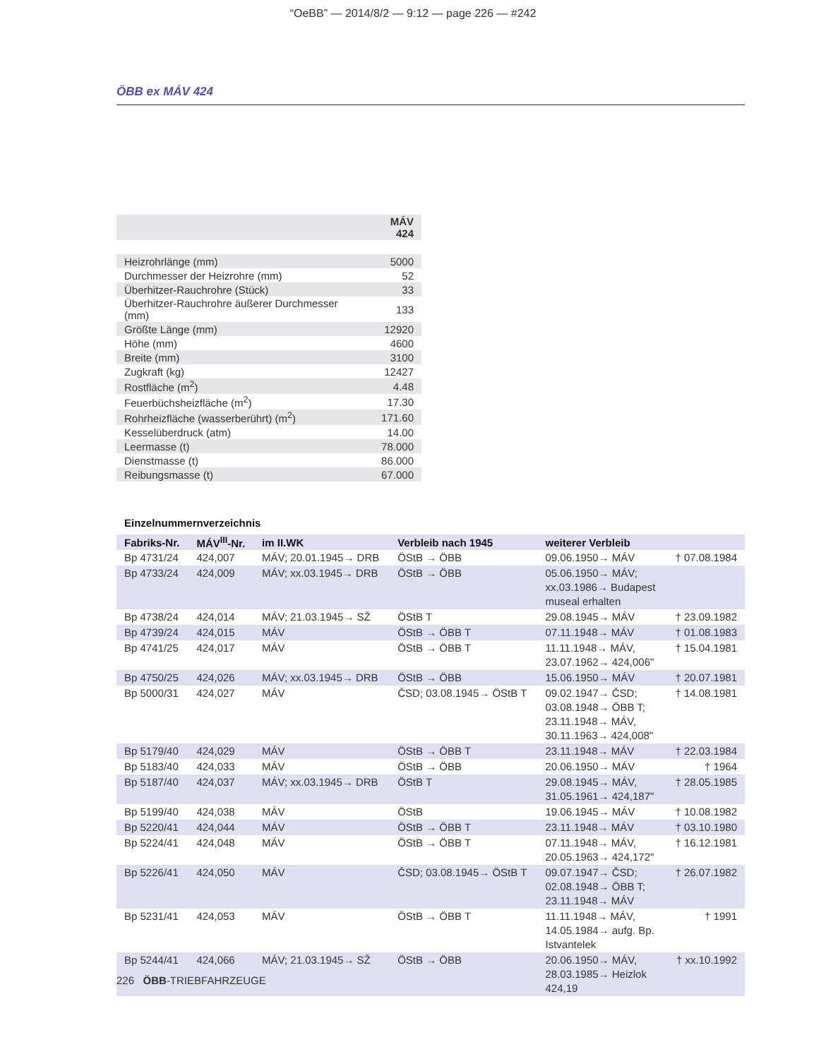“OeBB” — 2014/8/2 — 9:12 — page 226 — #242
ÖBB ex MÁV 424
| | MÁV 424 |
| Heizrohrlänge (mm) | 5000 |
| Durchmesser der Heizrohre (mm) | 52 |
| Überhitzer-Rauchrohre (Stück) | 33 |
| Überhitzer-Rauchrohre äußerer Durchmesser (mm) | 133 |
| Größte Länge (mm) | 12920 |
| Höhe (mm) | 4600 |
| Breite (mm) | 3100 |
| Zugkraft (kg) | 12427 |
| Rostfläche (m<sup>2</sup>) | 4.48 |
| Feuerbüchsheizfläche (m<sup>2</sup>) | 17.30 |
| Rohrheizfläche (wasserberührt) (m<sup>2</sup>) | 171.60 |
| Kesselüberdruck (atm) | 14.00 |
| Leermasse (t) | 78.000 |
| Dienstmasse (t) | 86.000 |
| Reibungsmasse (t) | 67.000 |
Einzelnummernverzeichnis
| Fabriks-Nr. | MÁV<sup>III</sup>-Nr. | im II.WK | Verbleib nach 1945 | weiterer Verbleib | |
| --- | --- | --- | --- | --- | --- |
| Bp 4731/24 | 424,007 | MÁV; 20.01.1945→ DRB | ÖStB → ÖBB | 09.06.1950→ MÁV | † 07.08.1984 |
| Bp 4733/24 | 424,009 | MÁV; xx.03.1945→ DRB | ÖStB → ÖBB | 05.06.1950→ MÁV; xx.03.1986→ Budapest museal erhalten | |
| Bp 4738/24 | 424,014 | MÁV; 21.03.1945→ SŽ | ÖStB T | 29.08.1945→ MÁV | † 23.09.1982 |
| Bp 4739/24 | 424,015 | MÁV | ÖStB → ÖBB T | 07.11.1948→ MÁV | † 01.08.1983 |
| Bp 4741/25 | 424,017 | MÁV | ÖStB → ÖBB T | 11.11.1948→ MÁV, 23.07.1962→ 424,006" | † 15.04.1981 |
| Bp 4750/25 | 424,026 | MÁV; xx.03.1945→ DRB | ÖStB → ÖBB | 15.06.1950→ MÁV | † 20.07.1981 |
| Bp 5000/31 | 424,027 | MÁV | ČSD; 03.08.1945→ ÖStB T | 09.02.1947→ ČSD; 03.08.1948→ ÖBB T; 23.11.1948→ MÁV, 30.11.1963→ 424,008" | † 14.08.1981 |
| Bp 5179/40 | 424,029 | MÁV | ÖStB → ÖBB T | 23.11.1948→ MÁV | † 22.03.1984 |
| Bp 5183/40 | 424,033 | MÁV | ÖStB → ÖBB | 20.06.1950→ MÁV | † 1964 |
| Bp 5187/40 | 424,037 | MÁV; xx.03.1945→ DRB | ÖStB T | 29.08.1945→ MÁV, 31.05.1961→ 424,187" | † 28.05.1985 |
| Bp 5199/40 | 424,038 | MÁV | ÖStB | 19.06.1945→ MÁV | † 10.08.1982 |
| Bp 5220/41 | 424,044 | MÁV | ÖStB → ÖBB T | 23.11.1948→ MÁV | † 03.10.1980 |
| Bp 5224/41 | 424,048 | MÁV | ÖStB → ÖBB T | 07.11.1948→ MÁV, 20.05.1963→ 424,172" | † 16.12.1981 |
| Bp 5226/41 | 424,050 | MÁV | ČSD; 03.08.1945→ ÖStB T | 09.07.1947→ ČSD; 02.08.1948→ ÖBB T; 23.11.1948→ MÁV | † 26.07.1982 |
| Bp 5231/41 | 424,053 | MÁV | ÖStB → ÖBB T | 11.11.1948→ MÁV, 14.05.1984→ aufg. Bp. Istvantelek | † 1991 |
| Bp 5244/41 | 424,066 | MÁV; 21.03.1945→ SŽ | ÖStB → ÖBB | 20.06.1950→ MÁV, 28.03.1985→ Heizlok 424,19 | † xx.10.1992 |
226 ÖBB-TRIEBFAHRZEUGE